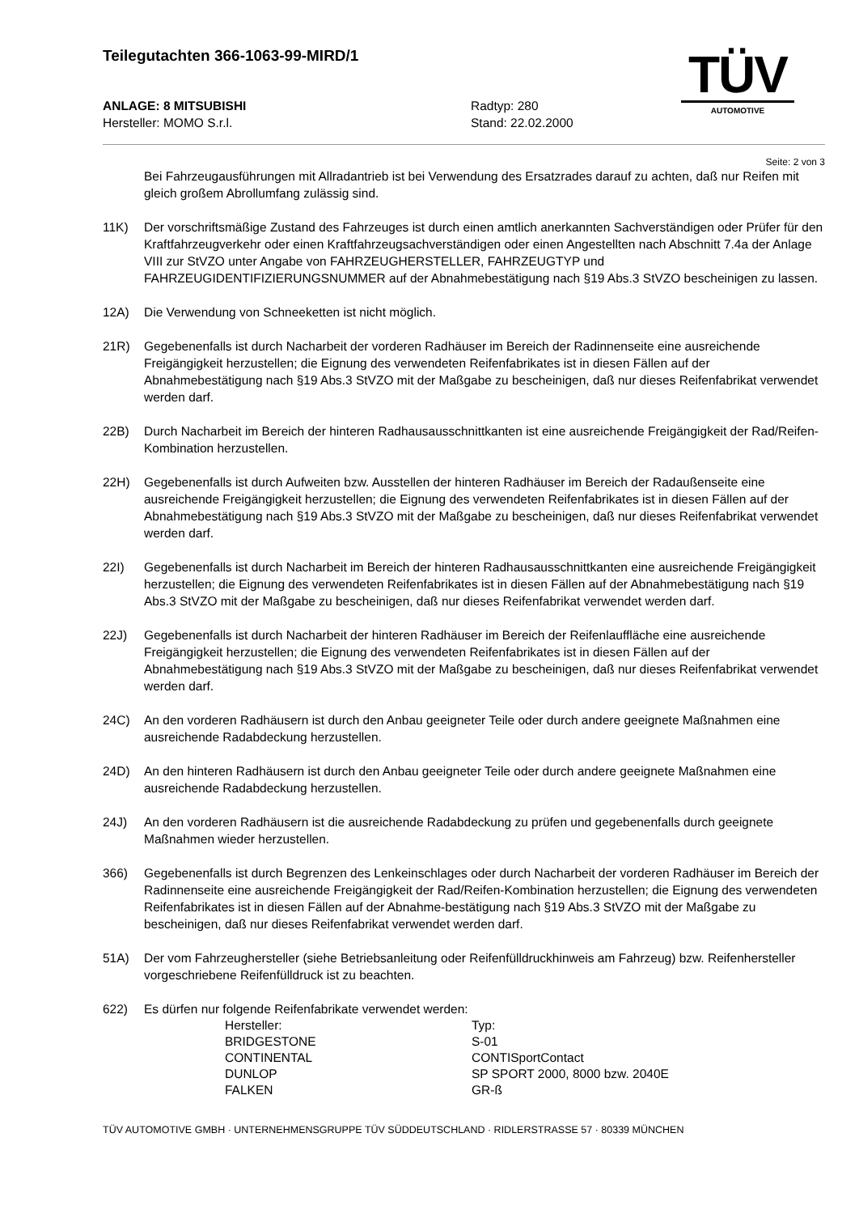Teilegutachten 366-1063-99-MIRD/1
TÜV
AUTOMOTIVE
ANLAGE: 8 MITSUBISHI
Hersteller: MOMO S.r.l.
Radtyp: 280
Stand: 22.02.2000
Seite: 2 von 3
Bei Fahrzeugausführungen mit Allradantrieb ist bei Verwendung des Ersatzrades darauf zu achten, daß nur Reifen mit gleich großem Abrollumfang zulässig sind.
11K) Der vorschriftsmäßige Zustand des Fahrzeuges ist durch einen amtlich anerkannten Sachverständigen oder Prüfer für den Kraftfahrzeugverkehr oder einen Kraftfahrzeugsachverständigen oder einen Angestellten nach Abschnitt 7.4a der Anlage VIII zur StVZO unter Angabe von FAHRZEUGHERSTELLER, FAHRZEUGTYP und FAHRZEUGIDENTIFIZIERUNGSNUMMER auf der Abnahmebestätigung nach §19 Abs.3 StVZO bescheinigen zu lassen.
12A) Die Verwendung von Schneeketten ist nicht möglich.
21R) Gegebenenfalls ist durch Nacharbeit der vorderen Radhäuser im Bereich der Radinnenseite eine ausreichende Freigängigkeit herzustellen; die Eignung des verwendeten Reifenfabrikates ist in diesen Fällen auf der Abnahmebestätigung nach §19 Abs.3 StVZO mit der Maßgabe zu bescheinigen, daß nur dieses Reifenfabrikat verwendet werden darf.
22B) Durch Nacharbeit im Bereich der hinteren Radhausausschnittkanten ist eine ausreichende Freigängigkeit der Rad/Reifen-Kombination herzustellen.
22H) Gegebenenfalls ist durch Aufweiten bzw. Ausstellen der hinteren Radhäuser im Bereich der Radaußenseite eine ausreichende Freigängigkeit herzustellen; die Eignung des verwendeten Reifenfabrikates ist in diesen Fällen auf der Abnahmebestätigung nach §19 Abs.3 StVZO mit der Maßgabe zu bescheinigen, daß nur dieses Reifenfabrikat verwendet werden darf.
22I) Gegebenenfalls ist durch Nacharbeit im Bereich der hinteren Radhausausschnittkanten eine ausreichende Freigängigkeit herzustellen; die Eignung des verwendeten Reifenfabrikates ist in diesen Fällen auf der Abnahmebestätigung nach §19 Abs.3 StVZO mit der Maßgabe zu bescheinigen, daß nur dieses Reifenfabrikat verwendet werden darf.
22J) Gegebenenfalls ist durch Nacharbeit der hinteren Radhäuser im Bereich der Reifenlauffläche eine ausreichende Freigängigkeit herzustellen; die Eignung des verwendeten Reifenfabrikates ist in diesen Fällen auf der Abnahmebestätigung nach §19 Abs.3 StVZO mit der Maßgabe zu bescheinigen, daß nur dieses Reifenfabrikat verwendet werden darf.
24C) An den vorderen Radhäusern ist durch den Anbau geeigneter Teile oder durch andere geeignete Maßnahmen eine ausreichende Radabdeckung herzustellen.
24D) An den hinteren Radhäusern ist durch den Anbau geeigneter Teile oder durch andere geeignete Maßnahmen eine ausreichende Radabdeckung herzustellen.
24J) An den vorderen Radhäusern ist die ausreichende Radabdeckung zu prüfen und gegebenenfalls durch geeignete Maßnahmen wieder herzustellen.
366) Gegebenenfalls ist durch Begrenzen des Lenkeinschlages oder durch Nacharbeit der vorderen Radhäuser im Bereich der Radinnenseite eine ausreichende Freigängigkeit der Rad/Reifen-Kombination herzustellen; die Eignung des verwendeten Reifenfabrikates ist in diesen Fällen auf der Abnahme-bestätigung nach §19 Abs.3 StVZO mit der Maßgabe zu bescheinigen, daß nur dieses Reifenfabrikat verwendet werden darf.
51A) Der vom Fahrzeughersteller (siehe Betriebsanleitung oder Reifenfülldruckhinweis am Fahrzeug) bzw. Reifenhersteller vorgeschriebene Reifenfülldruck ist zu beachten.
622) Es dürfen nur folgende Reifenfabrikate verwendet werden:
| Hersteller: | Typ: |
| --- | --- |
| BRIDGESTONE | S-01 |
| CONTINENTAL | CONTISportContact |
| DUNLOP | SP SPORT 2000, 8000 bzw. 2040E |
| FALKEN | GR-ß |
TÜV AUTOMOTIVE GMBH · UNTERNEHMENSGRUPPE TÜV SÜDDEUTSCHLAND · RIDLERSTRASSE 57 · 80339 MÜNCHEN